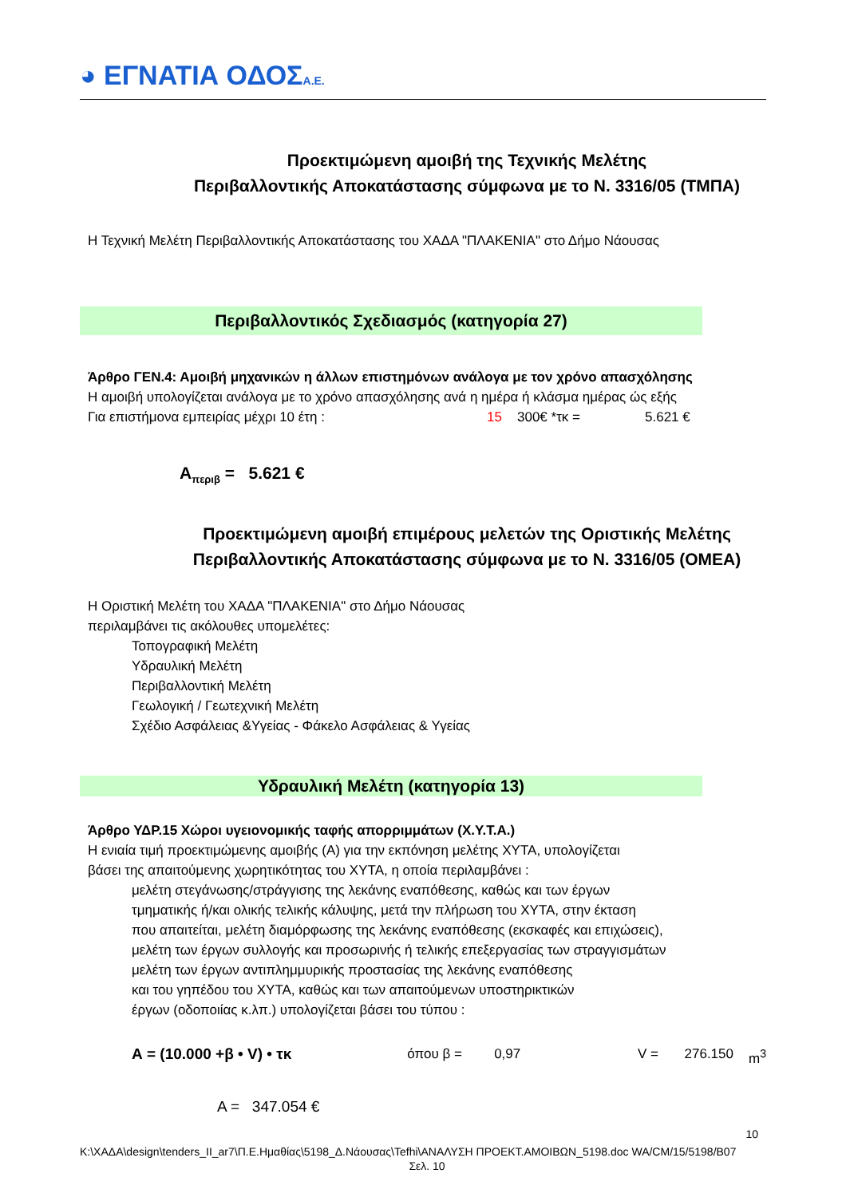◕ ΕΓΝΑΤΙΑ ΟΔΟΣΑ.Ε.
Προεκτιμώμενη αμοιβή της Τεχνικής Μελέτης
Περιβαλλοντικής Αποκατάστασης σύμφωνα με το Ν. 3316/05 (ΤΜΠΑ)
Η Τεχνική Μελέτη Περιβαλλοντικής Αποκατάστασης του ΧΑΔΑ "ΠΛΑΚΕΝΙΑ" στο Δήμο Νάουσας
Περιβαλλοντικός Σχεδιασμός (κατηγορία 27)
Άρθρο ΓΕΝ.4: Αμοιβή μηχανικών η άλλων επιστημόνων ανάλογα με τον χρόνο απασχόλησης
Η αμοιβή υπολογίζεται ανάλογα με το χρόνο απασχόλησης ανά η ημέρα ή κλάσμα ημέρας ώς εξής
Για επιστήμονα εμπειρίας μέχρι 10 έτη : 15 300€ *τκ = 5.621 €
Α<sub>περιβ</sub> = 5.621 €
Προεκτιμώμενη αμοιβή επιμέρους μελετών της Οριστικής Μελέτης
Περιβαλλοντικής Αποκατάστασης σύμφωνα με το Ν. 3316/05 (ΟΜΕΑ)
Η Οριστική Μελέτη του ΧΑΔΑ "ΠΛΑΚΕΝΙΑ" στο Δήμο Νάουσας
περιλαμβάνει τις ακόλουθες υπομελέτες:
Τοπογραφική Μελέτη
Υδραυλική Μελέτη
Περιβαλλοντική Μελέτη
Γεωλογική / Γεωτεχνική Μελέτη
Σχέδιο Ασφάλειας &Υγείας - Φάκελο Ασφάλειας & Υγείας
Υδραυλική Μελέτη (κατηγορία 13)
Άρθρο ΥΔΡ.15 Χώροι υγειονομικής ταφής απορριμμάτων (Χ.Υ.Τ.Α.)
Η ενιαία τιμή προεκτιμώμενης αμοιβής (Α) για την εκπόνηση μελέτης ΧΥΤΑ, υπολογίζεται
βάσει της απαιτούμενης χωρητικότητας του ΧΥΤΑ, η οποία περιλαμβάνει :
μελέτη στεγάνωσης/στράγγισης της λεκάνης εναπόθεσης, καθώς και των έργων
τμηματικής ή/και ολικής τελικής κάλυψης, μετά την πλήρωση του ΧΥΤΑ, στην έκταση
που απαιτείται, μελέτη διαμόρφωσης της λεκάνης εναπόθεσης (εκσκαφές και επιχώσεις),
μελέτη των έργων συλλογής και προσωρινής ή τελικής επεξεργασίας των στραγγισμάτων
μελέτη των έργων αντιπλημμυρικής προστασίας της λεκάνης εναπόθεσης
και του γηπέδου του ΧΥΤΑ, καθώς και των απαιτούμενων υποστηρικτικών
έργων (οδοποιίας κ.λπ.) υπολογίζεται βάσει του τύπου :
Α = (10.000 +β • V) • τκ όπου β = 0,97 V = 276.150 m<sup>3</sup>
Α = 347.054 €
10
K:\ΧΑΔΑ\design\tenders_II_ar7\Π.Ε.Ημαθίας\5198_Δ.Νάουσας\Tefhi\ΑΝΑΛΥΣΗ ΠΡΟΕΚΤ.ΑΜΟΙΒΩΝ_5198.doc WA/CM/15/5198/B07
Σελ. 10